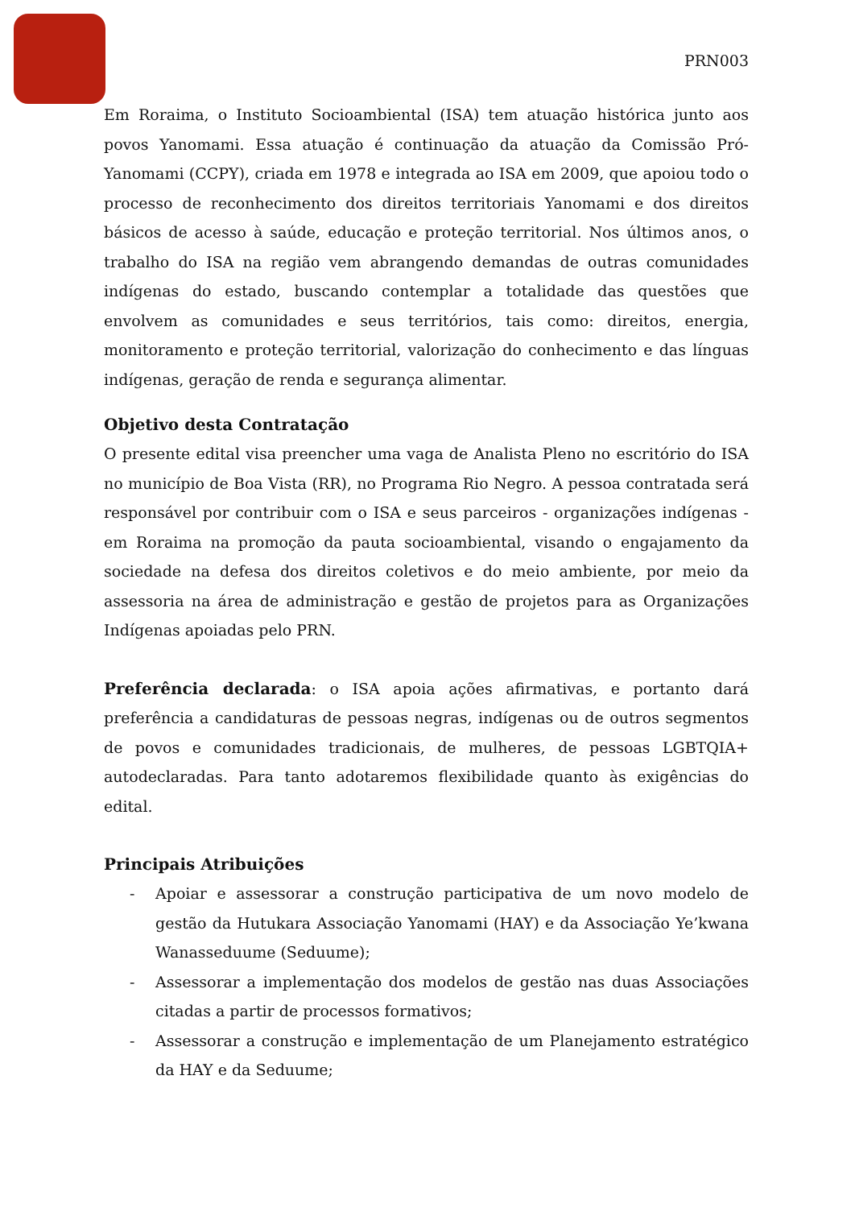PRN003
Em Roraima, o Instituto Socioambiental (ISA) tem atuação histórica junto aos povos Yanomami. Essa atuação é continuação da atuação da Comissão Pró-Yanomami (CCPY), criada em 1978 e integrada ao ISA em 2009, que apoiou todo o processo de reconhecimento dos direitos territoriais Yanomami e dos direitos básicos de acesso à saúde, educação e proteção territorial. Nos últimos anos, o trabalho do ISA na região vem abrangendo demandas de outras comunidades indígenas do estado, buscando contemplar a totalidade das questões que envolvem as comunidades e seus territórios, tais como: direitos, energia, monitoramento e proteção territorial, valorização do conhecimento e das línguas indígenas, geração de renda e segurança alimentar.
Objetivo desta Contratação
O presente edital visa preencher uma vaga de Analista Pleno no escritório do ISA no município de Boa Vista (RR), no Programa Rio Negro. A pessoa contratada será responsável por contribuir com o ISA e seus parceiros - organizações indígenas - em Roraima na promoção da pauta socioambiental, visando o engajamento da sociedade na defesa dos direitos coletivos e do meio ambiente, por meio da assessoria na área de administração e gestão de projetos para as Organizações Indígenas apoiadas pelo PRN.
Preferência declarada: o ISA apoia ações afirmativas, e portanto dará preferência a candidaturas de pessoas negras, indígenas ou de outros segmentos de povos e comunidades tradicionais, de mulheres, de pessoas LGBTQIA+ autodeclaradas. Para tanto adotaremos flexibilidade quanto às exigências do edital.
Principais Atribuições
- Apoiar e assessorar a construção participativa de um novo modelo de gestão da Hutukara Associação Yanomami (HAY) e da Associação Ye’kwana Wanasseduume (Seduume);
- Assessorar a implementação dos modelos de gestão nas duas Associações citadas a partir de processos formativos;
- Assessorar a construção e implementação de um Planejamento estratégico da HAY e da Seduume;